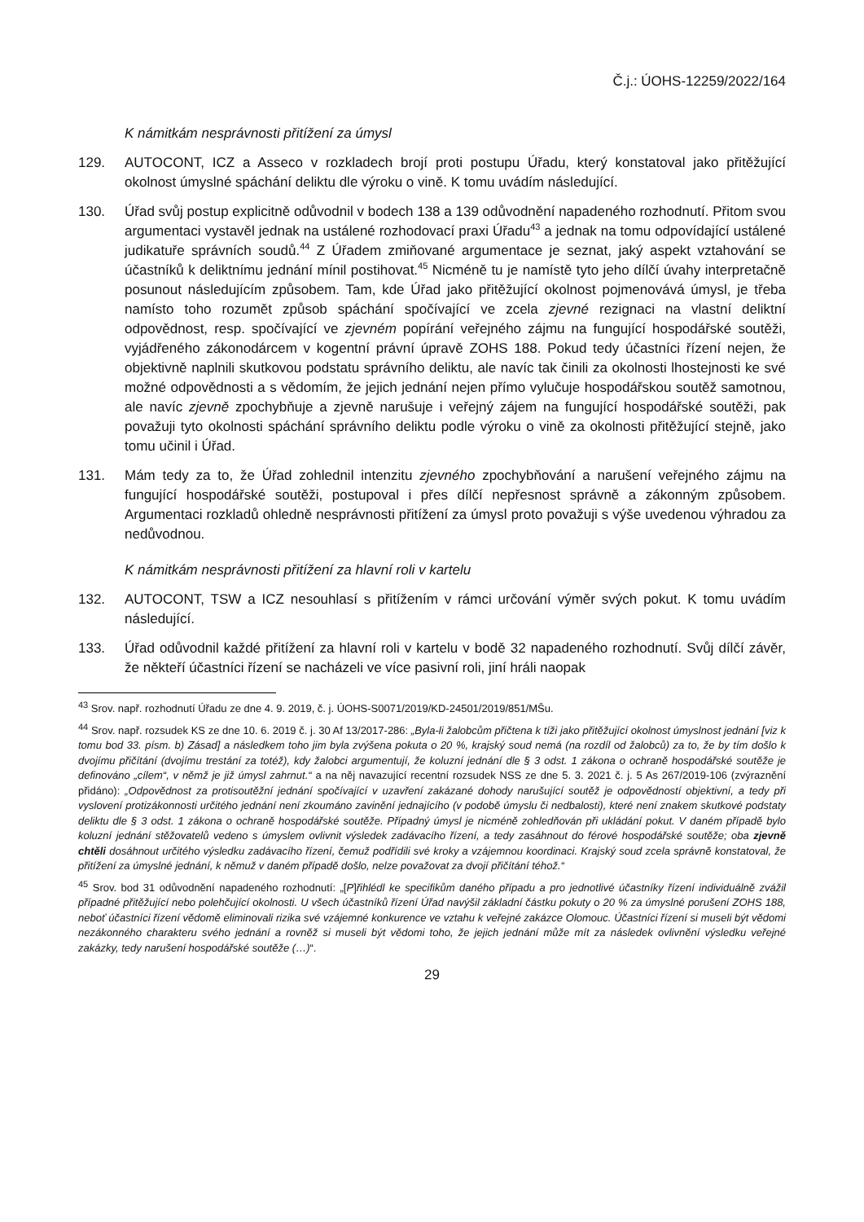Č.j.: ÚOHS-12259/2022/164
K námitkám nesprávnosti přitížení za úmysl
129. AUTOCONT, ICZ a Asseco v rozkladech brojí proti postupu Úřadu, který konstatoval jako přitěžující okolnost úmyslné spáchání deliktu dle výroku o vině. K tomu uvádím následující.
130. Úřad svůj postup explicitně odůvodnil v bodech 138 a 139 odůvodnění napadeného rozhodnutí. Přitom svou argumentaci vystavěl jednak na ustálené rozhodovací praxi Úřadu<sup>43</sup> a jednak na tomu odpovídající ustálené judikatuře správních soudů.<sup>44</sup> Z Úřadem zmiňované argumentace je seznat, jaký aspekt vztahování se účastníků k deliktnímu jednání mínil postihovat.<sup>45</sup> Nicméně tu je namístě tyto jeho dílčí úvahy interpretačně posunout následujícím způsobem. Tam, kde Úřad jako přitěžující okolnost pojmenovává úmysl, je třeba namísto toho rozumět způsob spáchání spočívající ve zcela zjevné rezignaci na vlastní deliktní odpovědnost, resp. spočívající ve zjevném popírání veřejného zájmu na fungující hospodářské soutěži, vyjádřeného zákonodárcem v kogentní právní úpravě ZOHS 188. Pokud tedy účastníci řízení nejen, že objektivně naplnili skutkovou podstatu správního deliktu, ale navíc tak činili za okolnosti lhostejnosti ke své možné odpovědnosti a s vědomím, že jejich jednání nejen přímo vylučuje hospodářskou soutěž samotnou, ale navíc zjevně zpochybňuje a zjevně narušuje i veřejný zájem na fungující hospodářské soutěži, pak považuji tyto okolnosti spáchání správního deliktu podle výroku o vině za okolnosti přitěžující stejně, jako tomu učinil i Úřad.
131. Mám tedy za to, že Úřad zohlednil intenzitu zjevného zpochybňování a narušení veřejného zájmu na fungující hospodářské soutěži, postupoval i přes dílčí nepřesnost správně a zákonným způsobem. Argumentaci rozkladů ohledně nesprávnosti přitížení za úmysl proto považuji s výše uvedenou výhradou za nedůvodnou.
K námitkám nesprávnosti přitížení za hlavní roli v kartelu
132. AUTOCONT, TSW a ICZ nesouhlasí s přitížením v rámci určování výměr svých pokut. K tomu uvádím následující.
133. Úřad odůvodnil každé přitížení za hlavní roli v kartelu v bodě 32 napadeného rozhodnutí. Svůj dílčí závěr, že někteří účastníci řízení se nacházeli ve více pasivní roli, jiní hráli naopak
<sup>43</sup> Srov. např. rozhodnutí Úřadu ze dne 4. 9. 2019, č. j. ÚOHS-S0071/2019/KD-24501/2019/851/MŠu.
<sup>44</sup> Srov. např. rozsudek KS ze dne 10. 6. 2019 č. j. 30 Af 13/2017-286: „Byla-li žalobcům přičtena k tíži jako přitěžující okolnost úmyslnost jednání [viz k tomu bod 33. písm. b) Zásad] a následkem toho jim byla zvýšena pokuta o 20 %, krajský soud nemá (na rozdíl od žalobců) za to, že by tím došlo k dvojímu přičítání (dvojímu trestání za totéž), kdy žalobci argumentují, že koluzní jednání dle § 3 odst. 1 zákona o ochraně hospodářské soutěže je definováno „cílem“, v němž je již úmysl zahrnut.“ a na něj navazující recentní rozsudek NSS ze dne 5. 3. 2021 č. j. 5 As 267/2019-106 (zvýraznění přidáno): „Odpovědnost za protisoutěžní jednání spočívající v uzavření zakázané dohody narušující soutěž je odpovědností objektivní, a tedy při vyslovení protizákonnosti určitého jednání není zkoumáno zavinění jednajícího (v podobě úmyslu či nedbalosti), které není znakem skutkové podstaty deliktu dle § 3 odst. 1 zákona o ochraně hospodářské soutěže. Případný úmysl je nicméně zohledňován při ukládání pokut. V daném případě bylo koluzní jednání stěžovatelů vedeno s úmyslem ovlivnit výsledek zadávacího řízení, a tedy zasáhnout do férové hospodářské soutěže; oba zjevně chtěli dosáhnout určitého výsledku zadávacího řízení, čemuž podřídili své kroky a vzájemnou koordinaci. Krajský soud zcela správně konstatoval, že přitížení za úmyslné jednání, k němuž v daném případě došlo, nelze považovat za dvojí přičítání téhož.“
<sup>45</sup> Srov. bod 31 odůvodnění napadeného rozhodnutí: „[P]řihlédl ke specifikům daného případu a pro jednotlivé účastníky řízení individuálně zvážil případné přitěžující nebo polehčující okolnosti. U všech účastníků řízení Úřad navýšil základní částku pokuty o 20 % za úmyslné porušení ZOHS 188, neboť účastníci řízení vědomě eliminovali rizika své vzájemné konkurence ve vztahu k veřejné zakázce Olomouc. Účastníci řízení si museli být vědomi nezákonného charakteru svého jednání a rovněž si museli být vědomi toho, že jejich jednání může mít za následek ovlivnění výsledku veřejné zakázky, tedy narušení hospodářské soutěže (…)“.
29